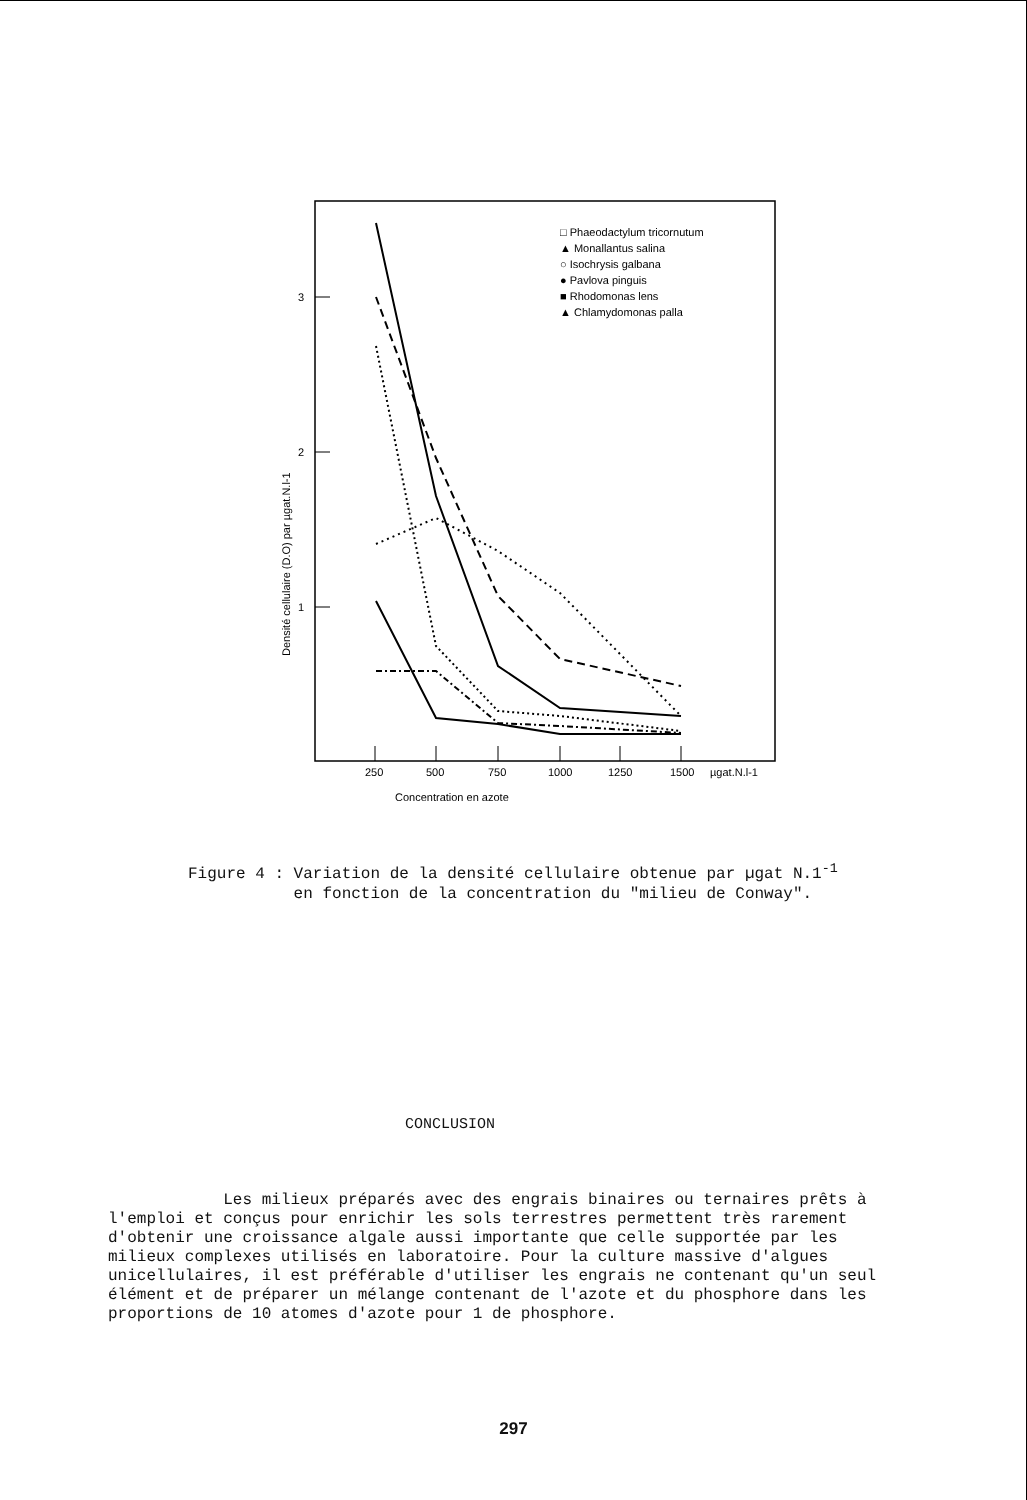3
2
1
Densité cellulaire (D.O) par µgat.N.l-1
250
500
750
1000
1250
1500
µgat.N.l-1
Concentration en azote
□ Phaeodactylum tricornutum
▲ Monallantus salina
○ Isochrysis galbana
● Pavlova pinguis
■ Rhodomonas lens
▲ Chlamydomonas palla
Figure 4 : Variation de la densité cellulaire obtenue par µgat N.1<sup>-1</sup> en fonction de la concentration du "milieu de Conway".
CONCLUSION
Les milieux préparés avec des engrais binaires ou ternaires prêts à l'emploi et conçus pour enrichir les sols terrestres permettent très rarement d'obtenir une croissance algale aussi importante que celle supportée par les milieux complexes utilisés en laboratoire. Pour la culture massive d'algues unicellulaires, il est préférable d'utiliser les engrais ne contenant qu'un seul élément et de préparer un mélange contenant de l'azote et du phosphore dans les proportions de 10 atomes d'azote pour 1 de phosphore.
297